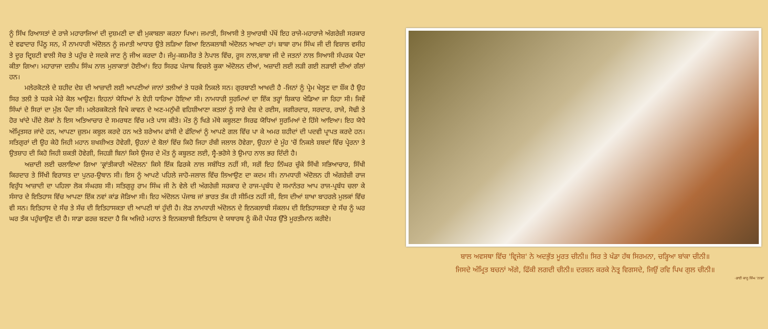ਨੂੰ ਸਿੱਖ ਰਿਆਸਤਾਂ ਦੇ ਰਾਜੇ ਮਹਾਰਾਜਿਆਂ ਦੀ ਦੁਸ਼ਮਣੀ ਦਾ ਵੀ ਮੁਕਾਬਲਾ ਕਰਨਾ ਪਿਆ। ਜਮਾਤੀ, ਸਿਆਸੀ ਤੇ ਸੁਆਰਥੀ ਪੱਖੋਂ ਇਹ ਰਾਜੇ-ਮਹਾਰਾਜੇ ਅੰਗਰੇਜ਼ੀ ਸਰਕਾਰ ਦੇ ਵਫਾਦਾਰ ਪਿੱਠੂ ਸਨ, ਮੈਂ ਨਾਮਧਾਰੀ ਅੰਦੋਲਨ ਨੂੰ ਜਮਾਤੀ ਆਧਾਰ ਉਤੇ ਲੜਿਆ ਗਿਆ ਇਨਕਲਾਬੀ ਅੰਦੋਲਨ ਆਖਦਾ ਹਾਂ। ਬਾਬਾ ਰਾਮ ਸਿੰਘ ਜੀ ਦੀ ਵਿਸ਼ਾਲ ਵਸੀਹ ਤੇ ਦੂਰ ਦ੍ਰਿਸ਼ਟੀ ਵਾਲੀ ਸੋਚ ਤੇ ਪਹੁੰਚ ਦੇ ਸਦਕੇ ਜਾਣ ਨੂੰ ਜੀਅ ਕਰਦਾ ਹੈ। ਜੰਮੂ-ਕਸ਼ਮੀਰ ਤੇ ਨੇਪਾਲ ਵਿੱਚ, ਰੂਸ ਨਾਲ,ਬਾਬਾ ਜੀ ਦੇ ਜਤਨਾਂ ਨਾਲ ਸਿਆਸੀ ਸੰਪਰਕ ਪੈਦਾ ਕੀਤਾ ਗਿਆ। ਮਹਾਰਾਜਾ ਦਲੀਪ ਸਿੰਘ ਨਾਲ ਮੁਲਾਕਾਤਾਂ ਹੋਈਆਂ। ਇਹ ਸਿਰਫ ਪੰਜਾਬ ਵਿਚਲੇ ਕੂਕਾ ਅੰਦੋਲਨ ਦੀਆਂ, ਅਜ਼ਾਦੀ ਲਈ ਲੜੀ ਗਈ ਲੜਾਈ ਦੀਆਂ ਗੱਲਾਂ ਹਨ।
ਮਲੇਰਕੋਟਲੇ ਦੇ ਸ਼ਹੀਦ ਦੇਸ਼ ਦੀ ਆਜ਼ਾਦੀ ਲਈ ਆਪਣੀਆਂ ਜਾਨਾਂ ਤਲੀਆਂ ਤੇ ਧਰਕੇ ਨਿਕਲੇ ਸਨ। ਗੁਰਬਾਣੀ ਆਖਦੀ ਹੈ -ਜਿਨਾਂ ਨੂੰ ਪ੍ਰੇਮ ਖੇਲ੍ਹਣ ਦਾ ਸ਼ੌਂਕ ਹੈ ਉਹ ਸਿਰ ਤਲੀ ਤੇ ਧਰਕੇ ਮੇਰੇ ਕੋਲ ਆਉਣ। ਇਹਨਾਂ ਯੋਧਿਆਂ ਨੇ ਏਹੀ ਧਾਰਿਆ ਹੋਇਆ ਸੀ। ਨਾਮਧਾਰੀ ਸੂਰਮਿਆਂ ਦਾ ਇੱਕ ਤਰ੍ਹਾਂ ਸ਼ਿਕਾਰ ਖੇਡਿਆ ਜਾ ਰਿਹਾ ਸੀ। ਜਿਵੇਂ ਸਿੰਘਾਂ ਦੇ ਸਿਰਾਂ ਦਾ ਮੁੱਲ ਪੈਂਦਾ ਸੀ। ਮਲੇਰਕਕੋਟਲੇ ਵਿਖੇ ਕਾਵਨ ਦੇ ਅਣ-ਮਨੁੱਖੀ ਵਹਿਸ਼ੀਆਣਾ ਕਤਲਾਂ ਨੂੰ ਸਾਰੇ ਦੇਸ਼ ਦੇ ਰਈਸ, ਜਗੀਰਦਾਰ, ਸਰਦਾਰ, ਰਾਜੇ, ਸੋਢੀ ਤੇ ਹੋਰ ਖਾਂਦੇ ਪੀਂਦੇ ਲੋਕਾਂ ਨੇ ਇਸ ਅਤਿਆਚਾਰ ਦੇ ਸਮਰਥਣ ਵਿੱਚ ਮਤੇ ਪਾਸ ਕੀਤੇ। ਮੌਤ ਨੂੰ ਖਿੜੇ ਮੱਥੇ ਕਬੂਲਣਾ ਸਿਰਫ ਯੋਧਿਆਂ ਸੂਰਮਿਆਂ ਦੇ ਹਿੱਸੇ ਆਇਆ। ਇਹ ਯੋਧੇ ਅੰਮ੍ਰਿਤਸਰ ਜਾਂਦੇ ਹਨ, ਆਪਣਾ ਜ਼ੁਲਮ ਕਬੂਲ ਕਰਦੇ ਹਨ ਅਤੇ ਸ਼ਰੇਆਮ ਫਾਂਸੀ ਦੇ ਫੰਦਿਆਂ ਨੂੰ ਆਪਣੇ ਗਲ ਵਿੱਚ ਪਾ ਕੇ ਅਮਰ ਸ਼ਹੀਦਾਂ ਦੀ ਪਦਵੀ ਪ੍ਰਾਪਤ ਕਰਦੇ ਹਨ। ਸਤਿਗੁਰਾਂ ਦੀ ਉਹ ਕੇਹੋ ਜਿਹੀ ਮਹਾਨ ਸ਼ਖਸ਼ੀਅਤ ਹੋਵੇਗੀ, ਉਹਨਾਂ ਦੇ ਬੋਲਾਂ ਵਿੱਚ ਕਿਹੋ ਜਿਹਾ ਰੱਬੀ ਜਲਾਲ ਹੋਵੇਗਾ, ਉਹਨਾਂ ਦੇ ਮੂੰਹ 'ਚੋਂ ਨਿਕਲੇ ਸ਼ਬਦਾਂ ਵਿੱਚ ਪ੍ਰੇਰਨਾ ਤੇ ਉਤਸ਼ਾਹ ਦੀ ਕਿਹੋ ਜਿਹੀ ਸ਼ਕਤੀ ਹੋਵੇਗੀ, ਜਿਹੜੀ ਬਿਨਾਂ ਕਿਸੇ ਉਜਰ ਦੇ ਮੌਤ ਨੂੰ ਕਬੂਲਣ ਲਈ, ਸ੍ਵੈ-ਭਰੋਸੇ ਤੇ ਉਮਾਹ ਨਾਲ ਭਰ ਦਿੰਦੀ ਹੈ।
ਅਜ਼ਾਦੀ ਲਈ ਚਲਾਇਆ ਗਿਆ 'ਕ੍ਰਾਂਤੀਕਾਰੀ ਅੰਦੋਲਨ' ਕਿਸੇ ਇੱਕ ਫਿਰਕੇ ਨਾਲ ਸਬੰਧਿਤ ਨਹੀਂ ਸੀ, ਸਗੋਂ ਇਹ ਨਿੱਘਰ ਚੁੱਕੇ ਸਿੱਖੀ ਸਭਿਆਚਾਰ, ਸਿੱਖੀ ਕਿਰਦਾਰ ਤੇ ਸਿੱਖੀ ਵਿਰਾਸਤ ਦਾ ਪੁਨਰ-ਉਥਾਨ ਸੀ। ਇਸ ਨੂੰ ਆਪਣੇ ਪਹਿਲੇ ਜਾਹੋ-ਜਲਾਲ ਵਿੱਚ ਲਿਆਉਣ ਦਾ ਕਦਮ ਸੀ। ਨਾਮਧਾਰੀ ਅੰਦੋਲਨ ਹੀ ਅੰਗਰੇਜ਼ੀ ਰਾਜ ਵਿਰੁੱਧ ਆਜ਼ਾਦੀ ਦਾ ਪਹਿਲਾ ਲੋਕ ਸੰਘਰਸ਼ ਸੀ। ਸਤਿਗੁਰੂ ਰਾਮ ਸਿੰਘ ਜੀ ਨੇ ਵੇਲੇ ਦੀ ਅੰਗਰੇਜ਼ੀ ਸਰਕਾਰ ਦੇ ਰਾਜ-ਪ੍ਰਬੰਧ ਦੇ ਸਮਾਨੰਤਰ ਆਪ ਰਾਜ-ਪ੍ਰਬੰਧ ਚਲਾ ਕੇ ਸੰਸਾਰ ਦੇ ਇਤਿਹਾਸ ਵਿੱਚ ਆਪਣਾ ਇੱਕ ਨਵਾਂ ਕਾਂਡ ਜੋੜਿਆ ਸੀ। ਇਹ ਅੰਦੋਲਨ ਪੰਜਾਬ ਜਾਂ ਭਾਰਤ ਤੱਕ ਹੀ ਸੀਮਿਤ ਨਹੀਂ ਸੀ, ਇਸ ਦੀਆਂ ਸ਼ਾਖਾ ਬਾਹਰਲੇ ਮੁਲਕਾਂ ਵਿੱਚ ਵੀ ਸਨ। ਇਤਿਹਾਸ ਦੇ ਸੱਚ ਤੇ ਸੱਚ ਦੀ ਇਤਿਹਾਸਕਤਾ ਦੀ ਆਪਣੀ ਥਾਂ ਹੁੰਦੀ ਹੈ। ਲੋੜ ਨਾਮਧਾਰੀ ਅੰਦੋਲਨ ਦੇ ਇਨਕਲਾਬੀ ਸੰਕਲਪ ਦੀ ਇਤਿਹਾਸਕਤਾ ਦੇ ਸੱਚ ਨੂੰ ਘਰ ਘਰ ਤੱਕ ਪਹੁੰਚਾਉਣ ਦੀ ਹੈ। ਸਾਡਾ ਫਰਜ਼ ਬਣਦਾ ਹੈ ਕਿ ਅਜਿਹੇ ਮਹਾਨ ਤੇ ਇਨਕਲਾਬੀ ਇਤਿਹਾਸ ਦੇ ਯਥਾਰਥ ਨੂੰ ਕੌਮੀ ਪੱਧਰ ਉੱਤੇ ਮੂਰਤੀਮਾਨ ਕਰੀਏ।
ਬਾਲ ਅਵਸਥਾ ਵਿੱਚ 'ਵ੍ਰਿਜੇਸ਼' ਨੇ ਅਦਭੁੱਤ ਮੂਰਤ ਚੀਨੀ॥ ਸਿਰ ਤੇ ਖੰਡਾ ਹੱਥ ਸਿਰਮਨਾ, ਚੜ੍ਹਿਆ ਬਾਂਕਾ ਚੀਨੀ॥
ਜਿਸਦੇ ਅੰਮ੍ਰਿਤ ਬਚਨਾਂ ਅੱਗੇ, ਫਿੱਕੀ ਲਗਦੀ ਚੀਨੀ॥ ਦਰਸ਼ਨ ਕਰਕੇ ਨੇਤ੍ਰ ਵਿਗਸਦੇ, ਜਿਉਂ ਰਵਿ ਪਿਖ ਗੁਲ ਚੀਨੀ॥
-ਭਾਈ ਕਾਨ੍ਹ ਸਿੰਘ 'ਨਾਭਾ'